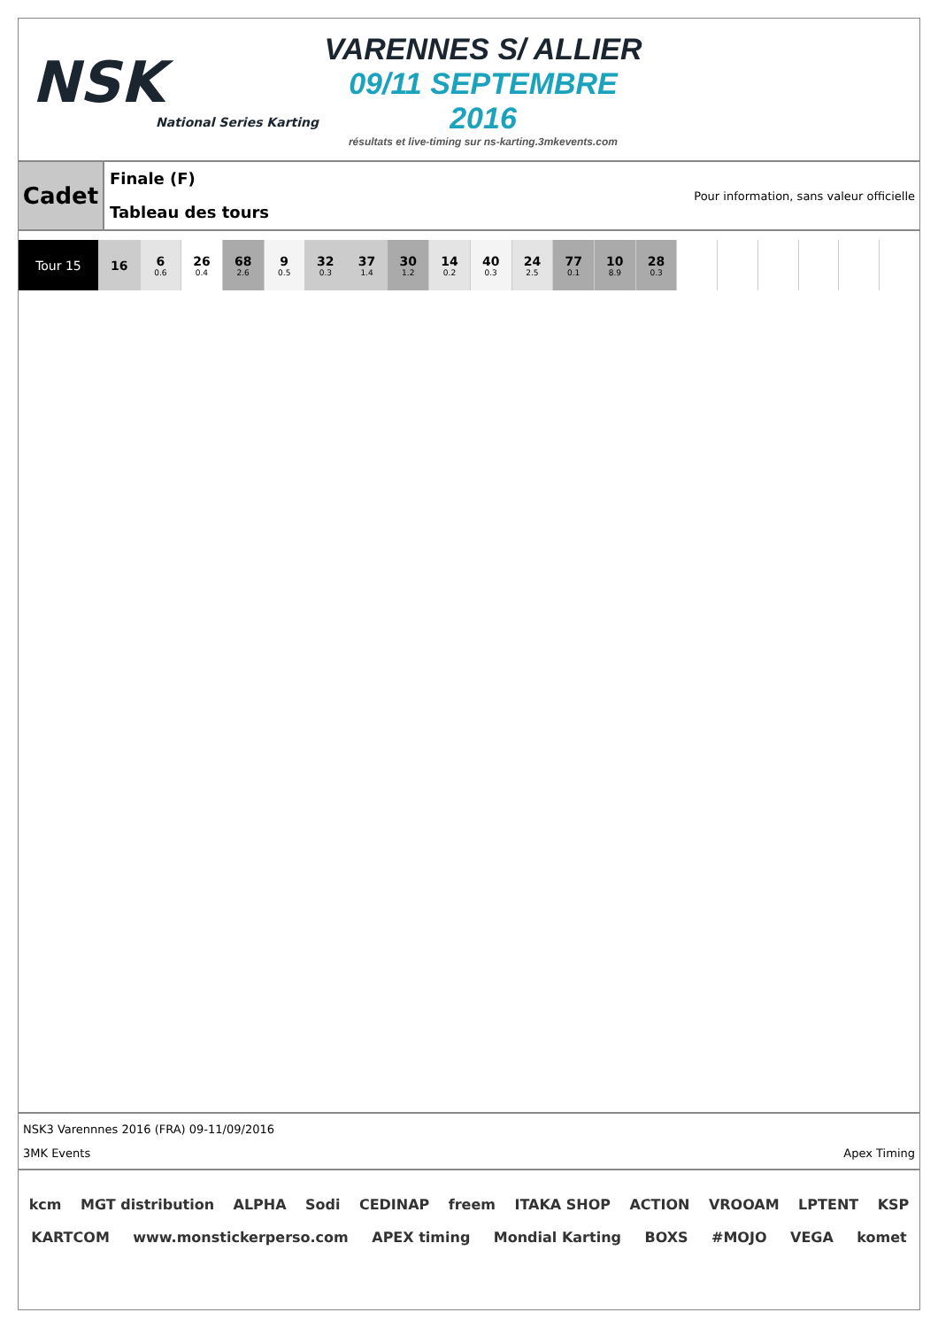NSK
National Series Karting
VARENNES S/ ALLIER
09/11 SEPTEMBRE 2016
résultats et live-timing sur ns-karting.3mkevents.com
Cadet
Finale (F)
Tableau des tours
Pour information, sans valeur officielle
| Tour 15 | 16 | 6 0.6 | 26 0.4 | 68 2.6 | 9 0.5 | 32 0.3 | 37 1.4 | 30 1.2 | 14 0.2 | 40 0.3 | 24 2.5 | 77 0.1 | 10 8.9 | 28 0.3 | | | | | | |
NSK3 Varennnes 2016 (FRA) 09-11/09/2016
3MK Events Apex Timing
kcm MGT distribution ALPHA Sodi CEDINAP freem ITAKA SHOP ACTION VROOAM LPTENT KSP KARTCOM www.monstickerperso.com APEX timing Mondial Karting BOXS #MOJO VEGA komet